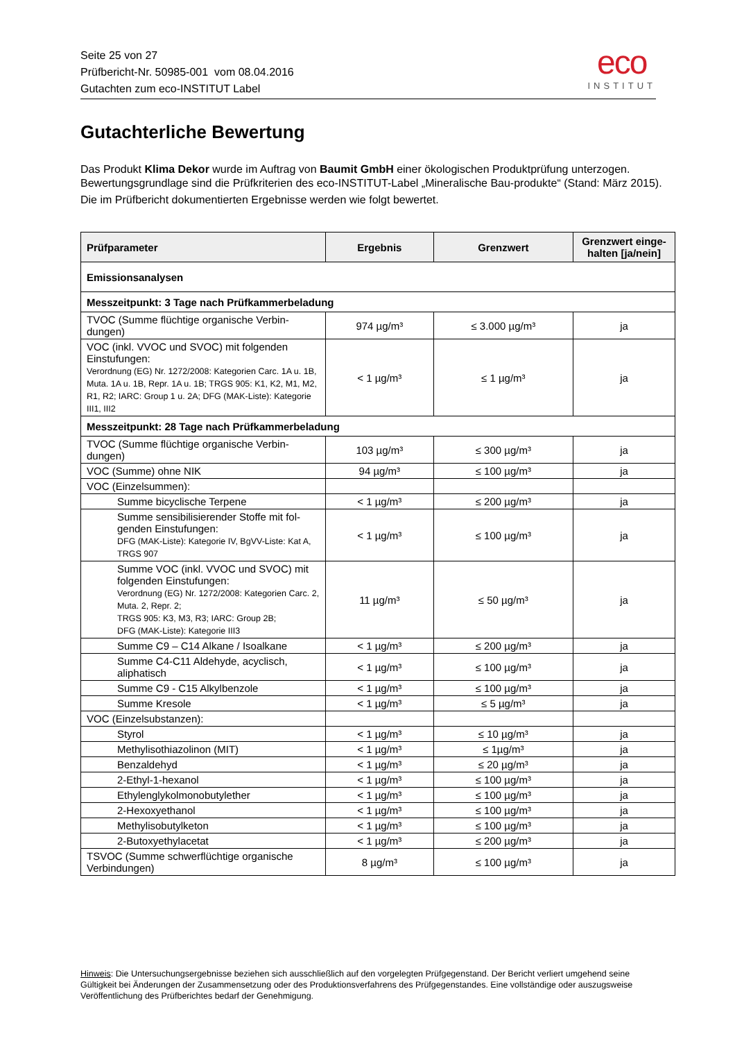Seite 25 von 27
Prüfbericht-Nr. 50985-001 vom 08.04.2016
Gutachten zum eco-INSTITUT Label
eco
INSTITUT
Gutachterliche Bewertung
Das Produkt Klima Dekor wurde im Auftrag von Baumit GmbH einer ökologischen Produktprüfung unterzogen. Bewertungsgrundlage sind die Prüfkriterien des eco-INSTITUT-Label „Mineralische Bau-produkte“ (Stand: März 2015).
Die im Prüfbericht dokumentierten Ergebnisse werden wie folgt bewertet.
| Prüfparameter | Ergebnis | Grenzwert | Grenzwert einge-halten [ja/nein] |
| --- | --- | --- | --- |
| Emissionsanalysen | | | |
| Messzeitpunkt: 3 Tage nach Prüfkammerbeladung | | | |
| TVOC (Summe flüchtige organische Verbin-dungen) | 974 µg/m³ | ≤ 3.000 µg/m³ | ja |
| VOC (inkl. VVOC und SVOC) mit folgenden Einstufungen: Verordnung (EG) Nr. 1272/2008: Kategorien Carc. 1A u. 1B, Muta. 1A u. 1B, Repr. 1A u. 1B; TRGS 905: K1, K2, M1, M2, R1, R2; IARC: Group 1 u. 2A; DFG (MAK-Liste): Kategorie III1, III2 | < 1 µg/m³ | ≤ 1 µg/m³ | ja |
| Messzeitpunkt: 28 Tage nach Prüfkammerbeladung | | | |
| TVOC (Summe flüchtige organische Verbin-dungen) | 103 µg/m³ | ≤ 300 µg/m³ | ja |
| VOC (Summe) ohne NIK | 94 µg/m³ | ≤ 100 µg/m³ | ja |
| VOC (Einzelsummen): | | | |
| Summe bicyclische Terpene | < 1 µg/m³ | ≤ 200 µg/m³ | ja |
| Summe sensibilisierender Stoffe mit fol-genden Einstufungen: DFG (MAK-Liste): Kategorie IV, BgVV-Liste: Kat A, TRGS 907 | < 1 µg/m³ | ≤ 100 µg/m³ | ja |
| Summe VOC (inkl. VVOC und SVOC) mit folgenden Einstufungen: Verordnung (EG) Nr. 1272/2008: Kategorien Carc. 2, Muta. 2, Repr. 2; TRGS 905: K3, M3, R3; IARC: Group 2B; DFG (MAK-Liste): Kategorie III3 | 11 µg/m³ | ≤ 50 µg/m³ | ja |
| Summe C9 – C14 Alkane / Isoalkane | < 1 µg/m³ | ≤ 200 µg/m³ | ja |
| Summe C4-C11 Aldehyde, acyclisch, aliphatisch | < 1 µg/m³ | ≤ 100 µg/m³ | ja |
| Summe C9 - C15 Alkylbenzole | < 1 µg/m³ | ≤ 100 µg/m³ | ja |
| Summe Kresole | < 1 µg/m³ | ≤ 5 µg/m³ | ja |
| VOC (Einzelsubstanzen): | | | |
| Styrol | < 1 µg/m³ | ≤ 10 µg/m³ | ja |
| Methylisothiazolinon (MIT) | < 1 µg/m³ | ≤ 1µg/m³ | ja |
| Benzaldehyd | < 1 µg/m³ | ≤ 20 µg/m³ | ja |
| 2-Ethyl-1-hexanol | < 1 µg/m³ | ≤ 100 µg/m³ | ja |
| Ethylenglykolmonobutylether | < 1 µg/m³ | ≤ 100 µg/m³ | ja |
| 2-Hexoxyethanol | < 1 µg/m³ | ≤ 100 µg/m³ | ja |
| Methylisobutylketon | < 1 µg/m³ | ≤ 100 µg/m³ | ja |
| 2-Butoxyethylacetat | < 1 µg/m³ | ≤ 200 µg/m³ | ja |
| TSVOC (Summe schwerflüchtige organische Verbindungen) | 8 µg/m³ | ≤ 100 µg/m³ | ja |
Hinweis: Die Untersuchungsergebnisse beziehen sich ausschließlich auf den vorgelegten Prüfgegenstand. Der Bericht verliert umgehend seine Gültigkeit bei Änderungen der Zusammensetzung oder des Produktionsverfahrens des Prüfgegenstandes. Eine vollständige oder auszugsweise Veröffentlichung des Prüfberichtes bedarf der Genehmigung.